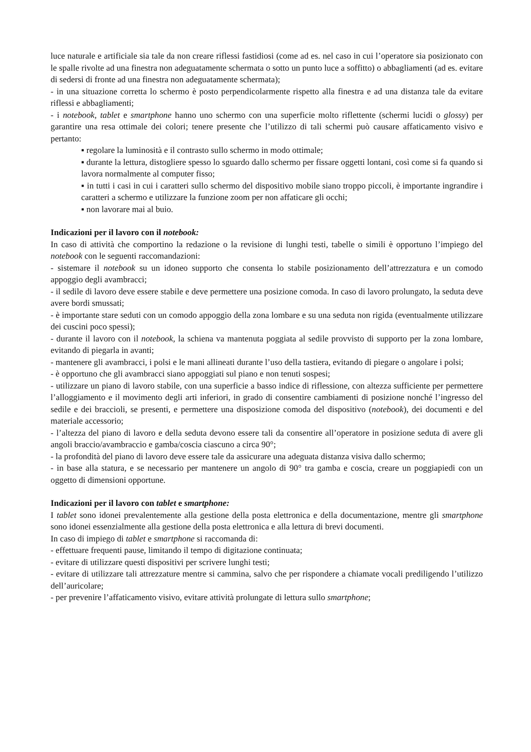luce naturale e artificiale sia tale da non creare riflessi fastidiosi (come ad es. nel caso in cui l’operatore sia posizionato con le spalle rivolte ad una finestra non adeguatamente schermata o sotto un punto luce a soffitto) o abbagliamenti (ad es. evitare di sedersi di fronte ad una finestra non adeguatamente schermata);
- in una situazione corretta lo schermo è posto perpendicolarmente rispetto alla finestra e ad una distanza tale da evitare riflessi e abbagliamenti;
- i notebook, tablet e smartphone hanno uno schermo con una superficie molto riflettente (schermi lucidi o glossy) per garantire una resa ottimale dei colori; tenere presente che l’utilizzo di tali schermi può causare affaticamento visivo e pertanto:
▪ regolare la luminosità e il contrasto sullo schermo in modo ottimale;
▪ durante la lettura, distogliere spesso lo sguardo dallo schermo per fissare oggetti lontani, così come si fa quando si lavora normalmente al computer fisso;
▪ in tutti i casi in cui i caratteri sullo schermo del dispositivo mobile siano troppo piccoli, è importante ingrandire i caratteri a schermo e utilizzare la funzione zoom per non affaticare gli occhi;
▪ non lavorare mai al buio.
Indicazioni per il lavoro con il notebook:
In caso di attività che comportino la redazione o la revisione di lunghi testi, tabelle o simili è opportuno l’impiego del notebook con le seguenti raccomandazioni:
- sistemare il notebook su un idoneo supporto che consenta lo stabile posizionamento dell’attrezzatura e un comodo appoggio degli avambracci;
- il sedile di lavoro deve essere stabile e deve permettere una posizione comoda. In caso di lavoro prolungato, la seduta deve avere bordi smussati;
- è importante stare seduti con un comodo appoggio della zona lombare e su una seduta non rigida (eventualmente utilizzare dei cuscini poco spessi);
- durante il lavoro con il notebook, la schiena va mantenuta poggiata al sedile provvisto di supporto per la zona lombare, evitando di piegarla in avanti;
- mantenere gli avambracci, i polsi e le mani allineati durante l’uso della tastiera, evitando di piegare o angolare i polsi;
- è opportuno che gli avambracci siano appoggiati sul piano e non tenuti sospesi;
- utilizzare un piano di lavoro stabile, con una superficie a basso indice di riflessione, con altezza sufficiente per permettere l’alloggiamento e il movimento degli arti inferiori, in grado di consentire cambiamenti di posizione nonché l’ingresso del sedile e dei braccioli, se presenti, e permettere una disposizione comoda del dispositivo (notebook), dei documenti e del materiale accessorio;
- l’altezza del piano di lavoro e della seduta devono essere tali da consentire all’operatore in posizione seduta di avere gli angoli braccio/avambraccio e gamba/coscia ciascuno a circa 90°;
- la profondità del piano di lavoro deve essere tale da assicurare una adeguata distanza visiva dallo schermo;
- in base alla statura, e se necessario per mantenere un angolo di 90° tra gamba e coscia, creare un poggiapiedi con un oggetto di dimensioni opportune.
Indicazioni per il lavoro con tablet e smartphone:
I tablet sono idonei prevalentemente alla gestione della posta elettronica e della documentazione, mentre gli smartphone sono idonei essenzialmente alla gestione della posta elettronica e alla lettura di brevi documenti.
In caso di impiego di tablet e smartphone si raccomanda di:
- effettuare frequenti pause, limitando il tempo di digitazione continuata;
- evitare di utilizzare questi dispositivi per scrivere lunghi testi;
- evitare di utilizzare tali attrezzature mentre si cammina, salvo che per rispondere a chiamate vocali prediligendo l’utilizzo dell’auricolare;
- per prevenire l’affaticamento visivo, evitare attività prolungate di lettura sullo smartphone;